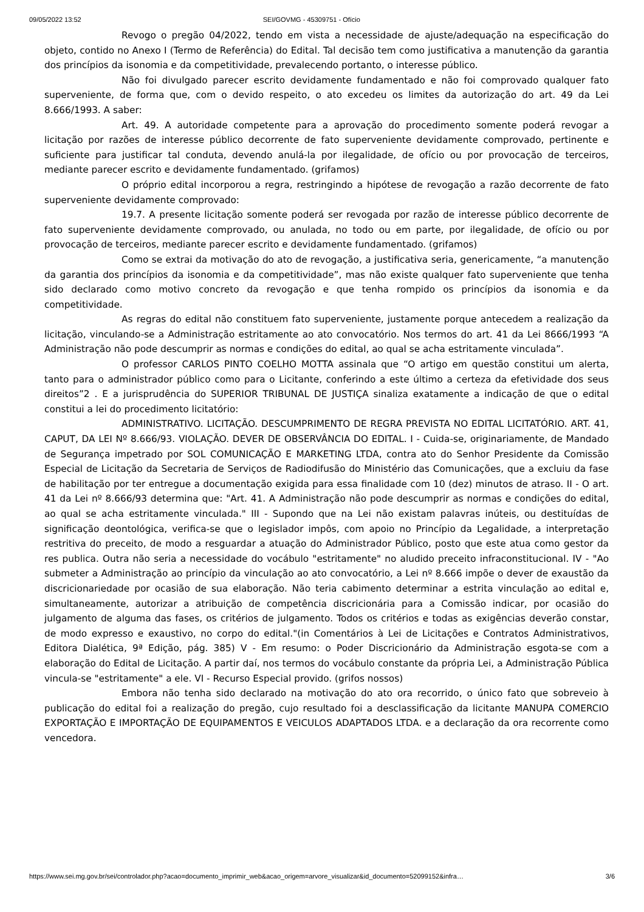09/05/2022 13:52 SEI/GOVMG - 45309751 - Ofício
Revogo o pregão 04/2022, tendo em vista a necessidade de ajuste/adequação na especificação do objeto, contido no Anexo I (Termo de Referência) do Edital. Tal decisão tem como justificativa a manutenção da garantia dos princípios da isonomia e da competitividade, prevalecendo portanto, o interesse público.
Não foi divulgado parecer escrito devidamente fundamentado e não foi comprovado qualquer fato superveniente, de forma que, com o devido respeito, o ato excedeu os limites da autorização do art. 49 da Lei 8.666/1993. A saber:
Art. 49. A autoridade competente para a aprovação do procedimento somente poderá revogar a licitação por razões de interesse público decorrente de fato superveniente devidamente comprovado, pertinente e suficiente para justificar tal conduta, devendo anulá-la por ilegalidade, de ofício ou por provocação de terceiros, mediante parecer escrito e devidamente fundamentado. (grifamos)
O próprio edital incorporou a regra, restringindo a hipótese de revogação a razão decorrente de fato superveniente devidamente comprovado:
19.7. A presente licitação somente poderá ser revogada por razão de interesse público decorrente de fato superveniente devidamente comprovado, ou anulada, no todo ou em parte, por ilegalidade, de ofício ou por provocação de terceiros, mediante parecer escrito e devidamente fundamentado. (grifamos)
Como se extrai da motivação do ato de revogação, a justificativa seria, genericamente, “a manutenção da garantia dos princípios da isonomia e da competitividade”, mas não existe qualquer fato superveniente que tenha sido declarado como motivo concreto da revogação e que tenha rompido os princípios da isonomia e da competitividade.
As regras do edital não constituem fato superveniente, justamente porque antecedem a realização da licitação, vinculando-se a Administração estritamente ao ato convocatório. Nos termos do art. 41 da Lei 8666/1993 “A Administração não pode descumprir as normas e condições do edital, ao qual se acha estritamente vinculada”.
O professor CARLOS PINTO COELHO MOTTA assinala que “O artigo em questão constitui um alerta, tanto para o administrador público como para o Licitante, conferindo a este último a certeza da efetividade dos seus direitos”2 . E a jurisprudência do SUPERIOR TRIBUNAL DE JUSTIÇA sinaliza exatamente a indicação de que o edital constitui a lei do procedimento licitatório:
ADMINISTRATIVO. LICITAÇÃO. DESCUMPRIMENTO DE REGRA PREVISTA NO EDITAL LICITATÓRIO. ART. 41, CAPUT, DA LEI Nº 8.666/93. VIOLAÇÃO. DEVER DE OBSERVÂNCIA DO EDITAL. I - Cuida-se, originariamente, de Mandado de Segurança impetrado por SOL COMUNICAÇÃO E MARKETING LTDA, contra ato do Senhor Presidente da Comissão Especial de Licitação da Secretaria de Serviços de Radiodifusão do Ministério das Comunicações, que a excluiu da fase de habilitação por ter entregue a documentação exigida para essa finalidade com 10 (dez) minutos de atraso. II - O art. 41 da Lei nº 8.666/93 determina que: "Art. 41. A Administração não pode descumprir as normas e condições do edital, ao qual se acha estritamente vinculada." III - Supondo que na Lei não existam palavras inúteis, ou destituídas de significação deontológica, verifica-se que o legislador impôs, com apoio no Princípio da Legalidade, a interpretação restritiva do preceito, de modo a resguardar a atuação do Administrador Público, posto que este atua como gestor da res publica. Outra não seria a necessidade do vocábulo "estritamente" no aludido preceito infraconstitucional. IV - "Ao submeter a Administração ao princípio da vinculação ao ato convocatório, a Lei nº 8.666 impõe o dever de exaustão da discricionariedade por ocasião de sua elaboração. Não teria cabimento determinar a estrita vinculação ao edital e, simultaneamente, autorizar a atribuição de competência discricionária para a Comissão indicar, por ocasião do julgamento de alguma das fases, os critérios de julgamento. Todos os critérios e todas as exigências deverão constar, de modo expresso e exaustivo, no corpo do edital."(in Comentários à Lei de Licitações e Contratos Administrativos, Editora Dialética, 9ª Edição, pág. 385) V - Em resumo: o Poder Discricionário da Administração esgota-se com a elaboração do Edital de Licitação. A partir daí, nos termos do vocábulo constante da própria Lei, a Administração Pública vincula-se "estritamente" a ele. VI - Recurso Especial provido. (grifos nossos)
Embora não tenha sido declarado na motivação do ato ora recorrido, o único fato que sobreveio à publicação do edital foi a realização do pregão, cujo resultado foi a desclassificação da licitante MANUPA COMERCIO EXPORTAÇÃO E IMPORTAÇÃO DE EQUIPAMENTOS E VEICULOS ADAPTADOS LTDA. e a declaração da ora recorrente como vencedora.
https://www.sei.mg.gov.br/sei/controlador.php?acao=documento_imprimir_web&acao_origem=arvore_visualizar&id_documento=52099152&infra… 3/6